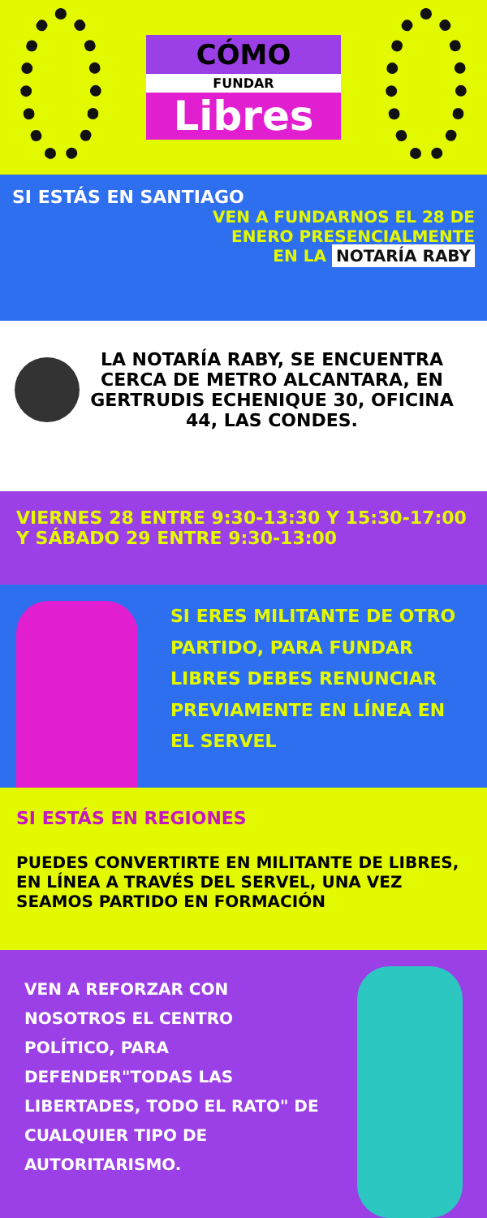CÓMO
FUNDAR
Libres
SI ESTÁS EN SANTIAGO
VEN A FUNDARNOS EL 28 DE
ENERO PRESENCIALMENTE
EN LA NOTARÍA RABY
LA NOTARÍA RABY, SE ENCUENTRA CERCA DE METRO ALCANTARA, EN GERTRUDIS ECHENIQUE 30, OFICINA 44, LAS CONDES.
VIERNES 28 ENTRE 9:30-13:30 Y 15:30-17:00
Y SÁBADO 29 ENTRE 9:30-13:00
SI ERES MILITANTE DE OTRO PARTIDO, PARA FUNDAR LIBRES DEBES RENUNCIAR PREVIAMENTE EN LÍNEA EN EL SERVEL
SI ESTÁS EN REGIONES
PUEDES CONVERTIRTE EN MILITANTE DE LIBRES, EN LÍNEA A TRAVÉS DEL SERVEL, UNA VEZ SEAMOS PARTIDO EN FORMACIÓN
VEN A REFORZAR CON NOSOTROS EL CENTRO POLÍTICO, PARA DEFENDER"TODAS LAS LIBERTADES, TODO EL RATO" DE CUALQUIER TIPO DE AUTORITARISMO.